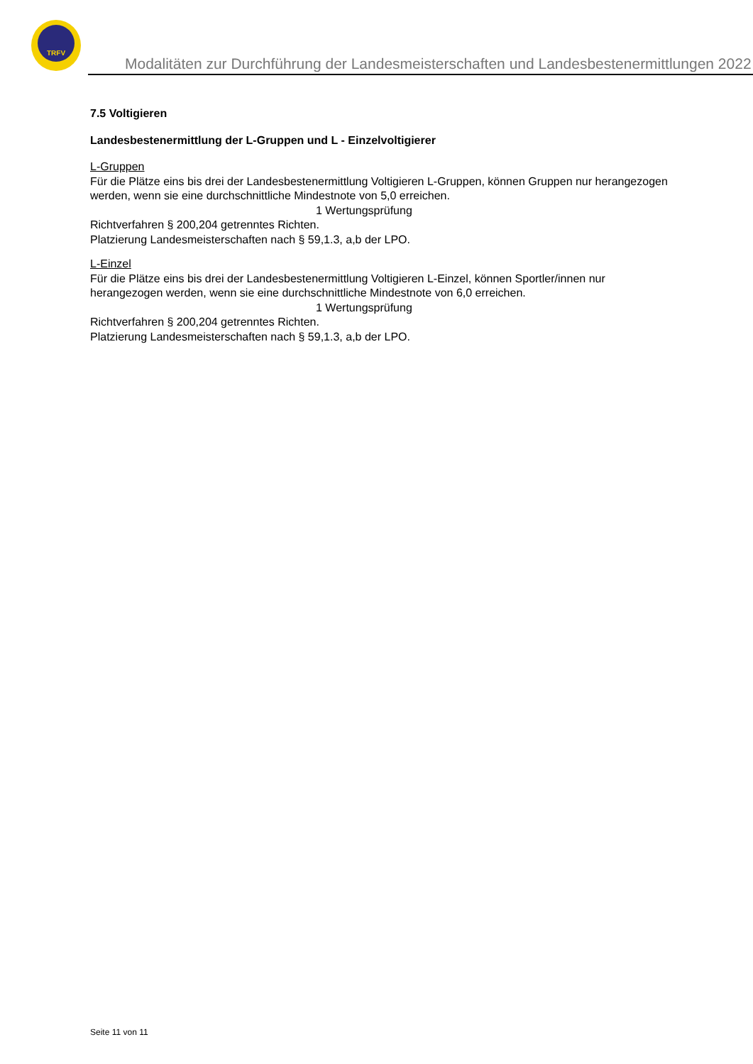TRFV
Modalitäten zur Durchführung der Landesmeisterschaften und Landesbestenermittlungen 2022
7.5 Voltigieren
Landesbestenermittlung der L-Gruppen und L - Einzelvoltigierer
L-Gruppen
Für die Plätze eins bis drei der Landesbestenermittlung Voltigieren L-Gruppen, können Gruppen nur herangezogen werden, wenn sie eine durchschnittliche Mindestnote von 5,0 erreichen.
1 Wertungsprüfung
Richtverfahren § 200,204 getrenntes Richten.
Platzierung Landesmeisterschaften nach § 59,1.3, a,b der LPO.
L-Einzel
Für die Plätze eins bis drei der Landesbestenermittlung Voltigieren L-Einzel, können Sportler/innen nur herangezogen werden, wenn sie eine durchschnittliche Mindestnote von 6,0 erreichen.
1 Wertungsprüfung
Richtverfahren § 200,204 getrenntes Richten.
Platzierung Landesmeisterschaften nach § 59,1.3, a,b der LPO.
Seite 11 von 11